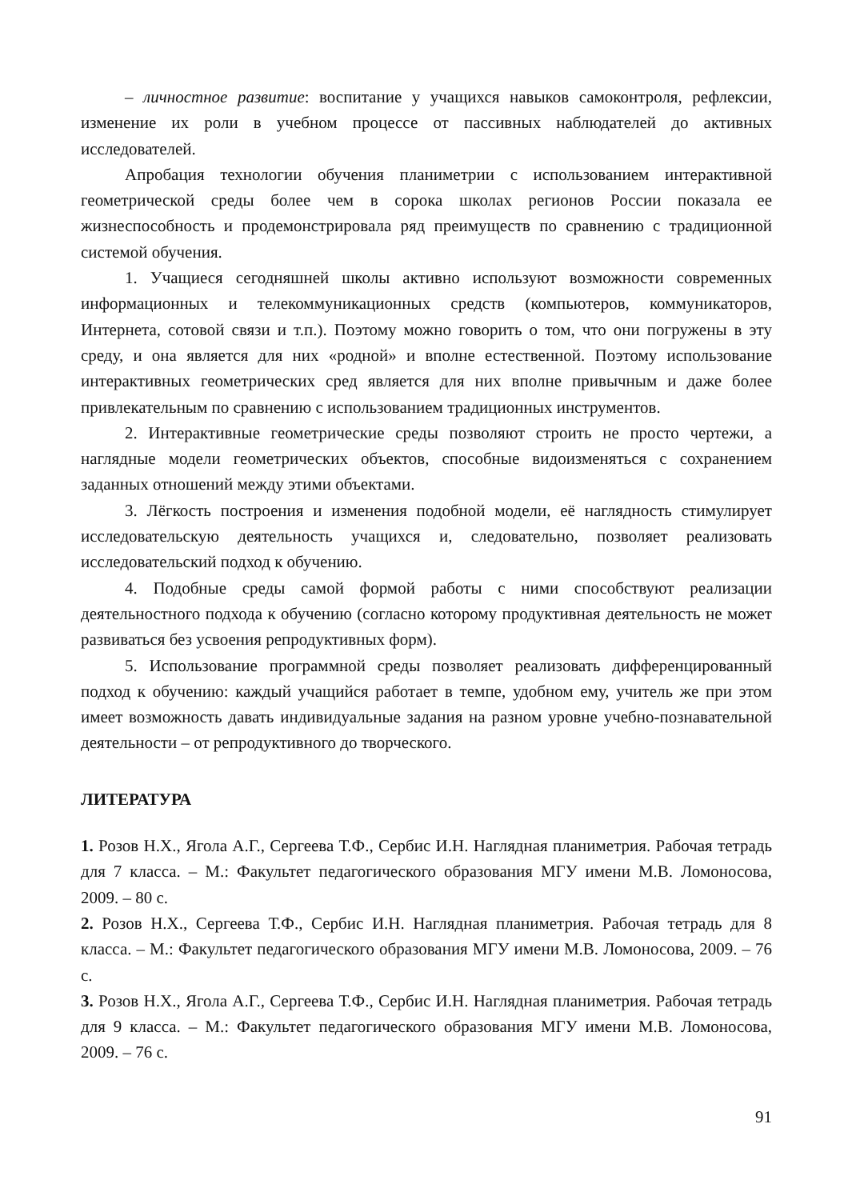– личностное развитие: воспитание у учащихся навыков самоконтроля, рефлексии, изменение их роли в учебном процессе от пассивных наблюдателей до активных исследователей.
Апробация технологии обучения планиметрии с использованием интерактивной геометрической среды более чем в сорока школах регионов России показала ее жизнеспособность и продемонстрировала ряд преимуществ по сравнению с традиционной системой обучения.
1. Учащиеся сегодняшней школы активно используют возможности современных информационных и телекоммуникационных средств (компьютеров, коммуникаторов, Интернета, сотовой связи и т.п.). Поэтому можно говорить о том, что они погружены в эту среду, и она является для них «родной» и вполне естественной. Поэтому использование интерактивных геометрических сред является для них вполне привычным и даже более привлекательным по сравнению с использованием традиционных инструментов.
2. Интерактивные геометрические среды позволяют строить не просто чертежи, а наглядные модели геометрических объектов, способные видоизменяться с сохранением заданных отношений между этими объектами.
3. Лёгкость построения и изменения подобной модели, её наглядность стимулирует исследовательскую деятельность учащихся и, следовательно, позволяет реализовать исследовательский подход к обучению.
4. Подобные среды самой формой работы с ними способствуют реализации деятельностного подхода к обучению (согласно которому продуктивная деятельность не может развиваться без усвоения репродуктивных форм).
5. Использование программной среды позволяет реализовать дифференцированный подход к обучению: каждый учащийся работает в темпе, удобном ему, учитель же при этом имеет возможность давать индивидуальные задания на разном уровне учебно-познавательной деятельности – от репродуктивного до творческого.
ЛИТЕРАТУРА
1. Розов Н.Х., Ягола А.Г., Сергеева Т.Ф., Сербис И.Н. Наглядная планиметрия. Рабочая тетрадь для 7 класса. – М.: Факультет педагогического образования МГУ имени М.В. Ломоносова, 2009. – 80 с.
2. Розов Н.Х., Сергеева Т.Ф., Сербис И.Н. Наглядная планиметрия. Рабочая тетрадь для 8 класса. – М.: Факультет педагогического образования МГУ имени М.В. Ломоносова, 2009. – 76 с.
3. Розов Н.Х., Ягола А.Г., Сергеева Т.Ф., Сербис И.Н. Наглядная планиметрия. Рабочая тетрадь для 9 класса. – М.: Факультет педагогического образования МГУ имени М.В. Ломоносова, 2009. – 76 с.
91